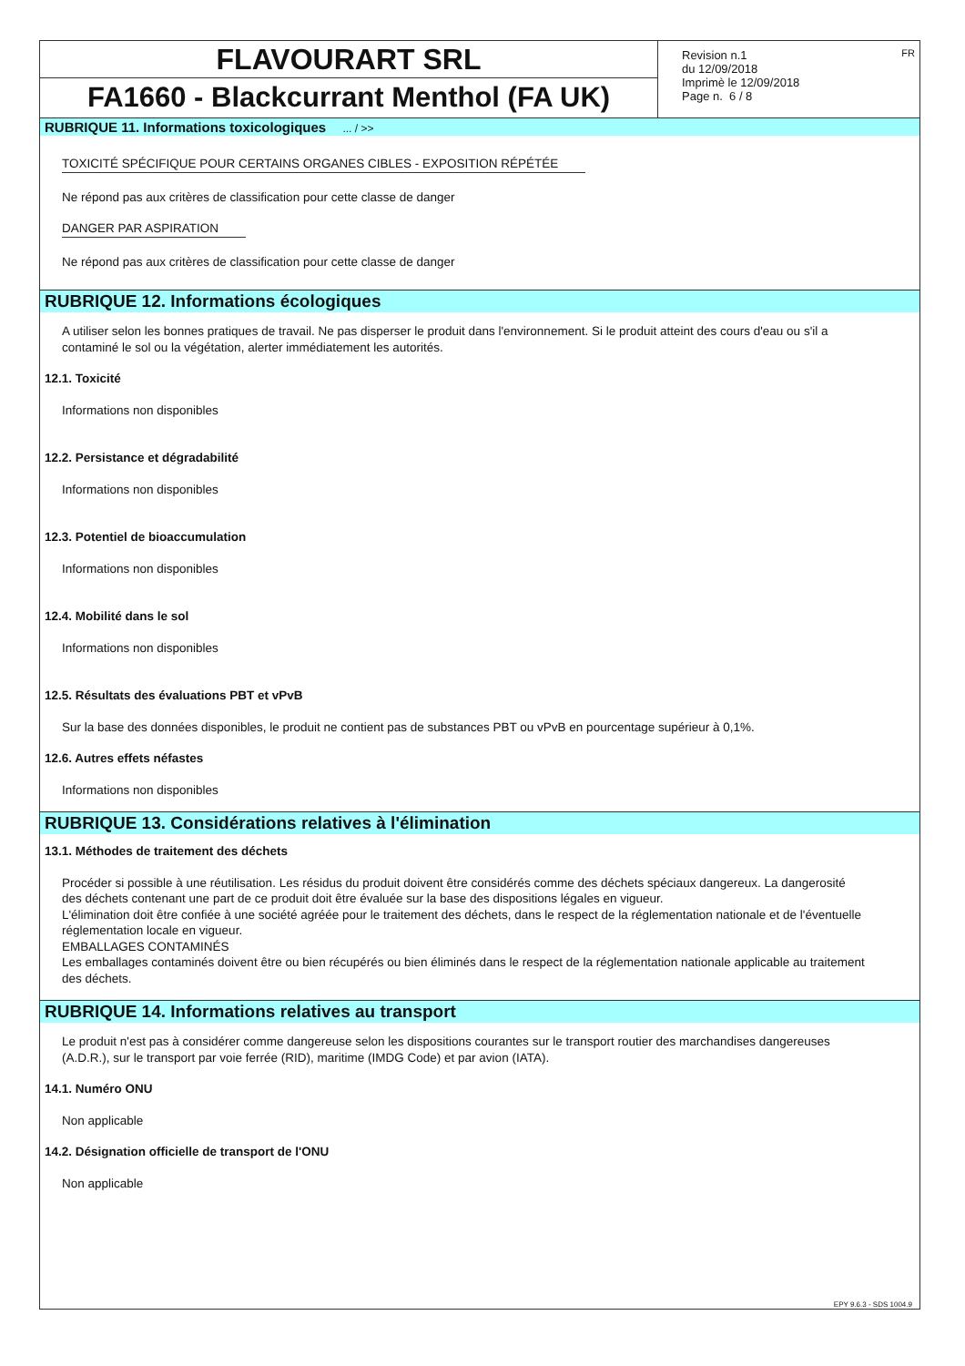FLAVOURART SRL
FA1660 - Blackcurrant Menthol (FA UK)
Revision n.1
du 12/09/2018
Imprimè le 12/09/2018
Page n. 6 / 8
FR
RUBRIQUE 11. Informations toxicologiques ... / >>
TOXICITÉ SPÉCIFIQUE POUR CERTAINS ORGANES CIBLES - EXPOSITION RÉPÉTÉE
Ne répond pas aux critères de classification pour cette classe de danger
DANGER PAR ASPIRATION
Ne répond pas aux critères de classification pour cette classe de danger
RUBRIQUE 12. Informations écologiques
A utiliser selon les bonnes pratiques de travail. Ne pas disperser le produit dans l'environnement. Si le produit atteint des cours d'eau ou s'il a contaminé le sol ou la végétation, alerter immédiatement les autorités.
12.1. Toxicité
Informations non disponibles
12.2. Persistance et dégradabilité
Informations non disponibles
12.3. Potentiel de bioaccumulation
Informations non disponibles
12.4. Mobilité dans le sol
Informations non disponibles
12.5. Résultats des évaluations PBT et vPvB
Sur la base des données disponibles, le produit ne contient pas de substances PBT ou vPvB en pourcentage supérieur à 0,1%.
12.6. Autres effets néfastes
Informations non disponibles
RUBRIQUE 13. Considérations relatives à l'élimination
13.1. Méthodes de traitement des déchets
Procéder si possible à une réutilisation. Les résidus du produit doivent être considérés comme des déchets spéciaux dangereux. La dangerosité des déchets contenant une part de ce produit doit être évaluée sur la base des dispositions légales en vigueur.
L'élimination doit être confiée à une société agréée pour le traitement des déchets, dans le respect de la réglementation nationale et de l'éventuelle réglementation locale en vigueur.
EMBALLAGES CONTAMINÉS
Les emballages contaminés doivent être ou bien récupérés ou bien éliminés dans le respect de la réglementation nationale applicable au traitement des déchets.
RUBRIQUE 14. Informations relatives au transport
Le produit n'est pas à considérer comme dangereuse selon les dispositions courantes sur le transport routier des marchandises dangereuses (A.D.R.), sur le transport par voie ferrée (RID), maritime (IMDG Code) et par avion (IATA).
14.1. Numéro ONU
Non applicable
14.2. Désignation officielle de transport de l'ONU
Non applicable
EPY 9.6.3 - SDS 1004.9